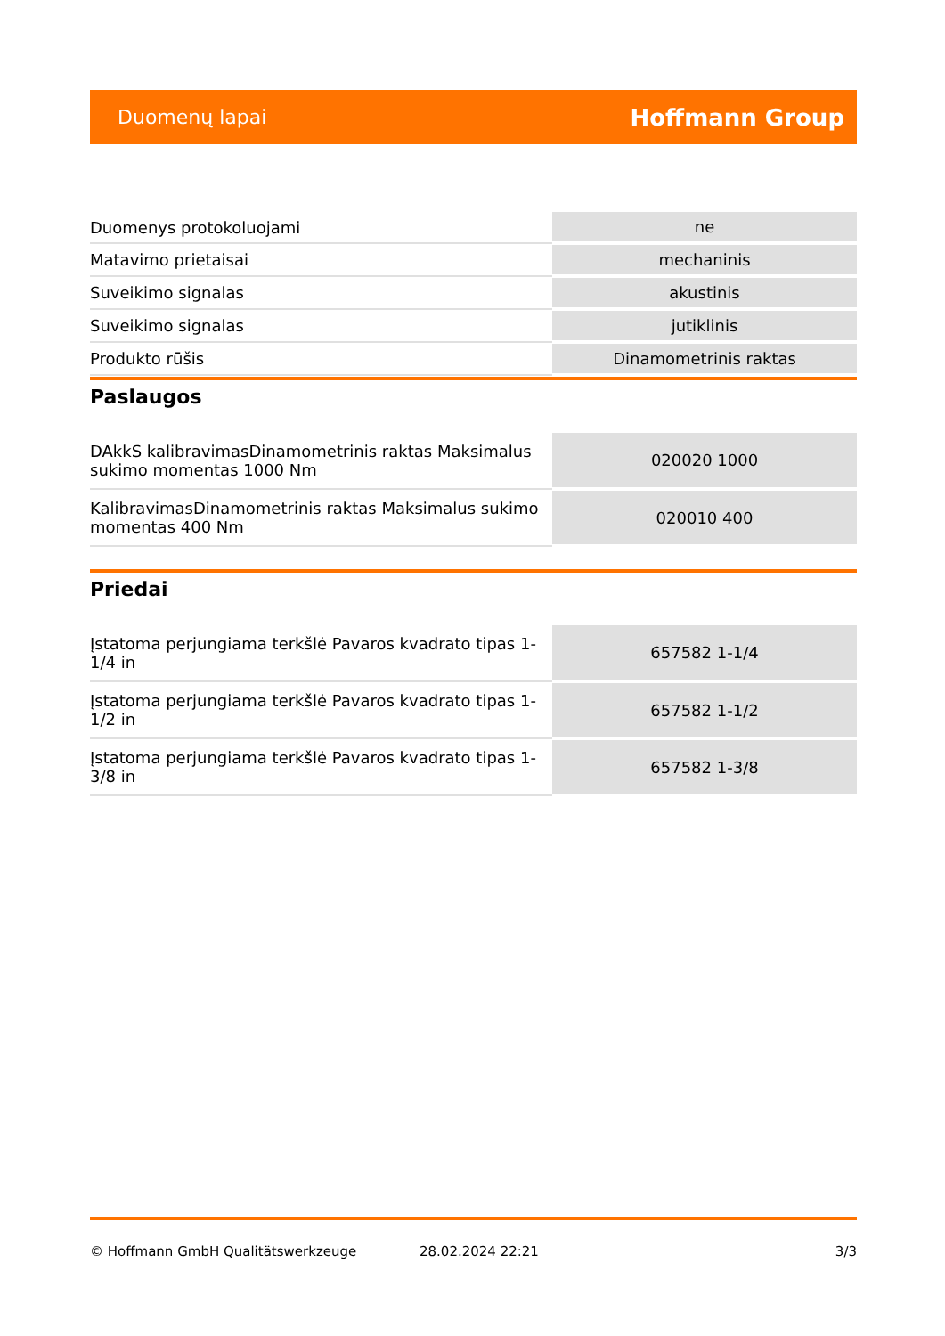Duomenų lapai Hoffmann Group
| Duomenys protokoluojami | ne |
| Matavimo prietaisai | mechaninis |
| Suveikimo signalas | akustinis |
| Suveikimo signalas | jutiklinis |
| Produkto rūšis | Dinamometrinis raktas |
Paslaugos
| DAkkS kalibravimasDinamometrinis raktas Maksimalus sukimo momentas 1000 Nm | 020020 1000 |
| KalibravimasDinamometrinis raktas Maksimalus sukimo momentas 400 Nm | 020010 400 |
Priedai
| Įstatoma perjungiama terkšlė Pavaros kvadrato tipas 1-1/4 in | 657582 1-1/4 |
| Įstatoma perjungiama terkšlė Pavaros kvadrato tipas 1-1/2 in | 657582 1-1/2 |
| Įstatoma perjungiama terkšlė Pavaros kvadrato tipas 1-3/8 in | 657582 1-3/8 |
© Hoffmann GmbH Qualitätswerkzeuge 28.02.2024 22:21 3/3